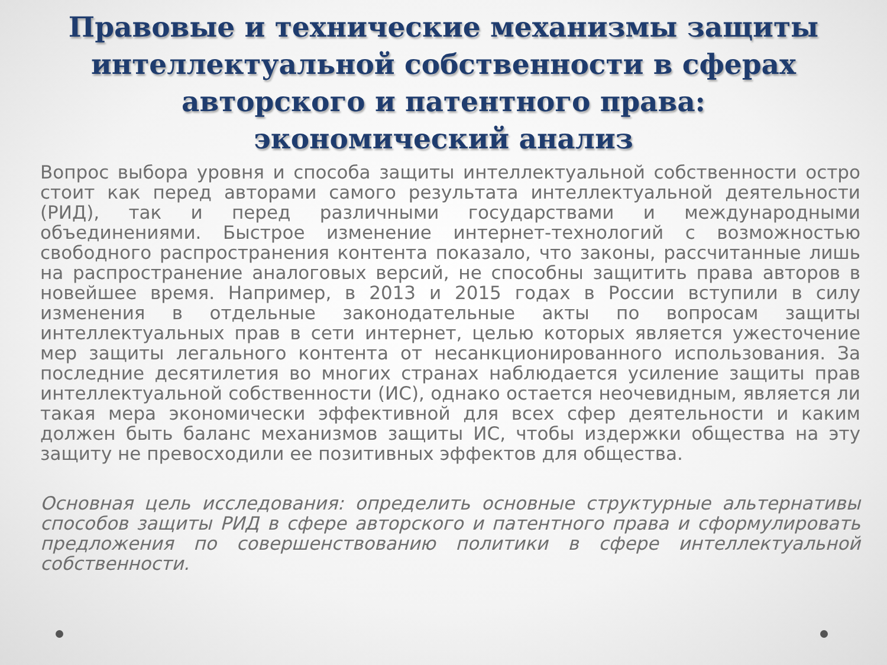Правовые и технические механизмы защиты интеллектуальной собственности в сферах авторского и патентного права: экономический анализ
Вопрос выбора уровня и способа защиты интеллектуальной собственности остро стоит как перед авторами самого результата интеллектуальной деятельности (РИД), так и перед различными государствами и международными объединениями. Быстрое изменение интернет-технологий с возможностью свободного распространения контента показало, что законы, рассчитанные лишь на распространение аналоговых версий, не способны защитить права авторов в новейшее время. Например, в 2013 и 2015 годах в России вступили в силу изменения в отдельные законодательные акты по вопросам защиты интеллектуальных прав в сети интернет, целью которых является ужесточение мер защиты легального контента от несанкционированного использования. За последние десятилетия во многих странах наблюдается усиление защиты прав интеллектуальной собственности (ИС), однако остается неочевидным, является ли такая мера экономически эффективной для всех сфер деятельности и каким должен быть баланс механизмов защиты ИС, чтобы издержки общества на эту защиту не превосходили ее позитивных эффектов для общества.
Основная цель исследования: определить основные структурные альтернативы способов защиты РИД в сфере авторского и патентного права и сформулировать предложения по совершенствованию политики в сфере интеллектуальной собственности.